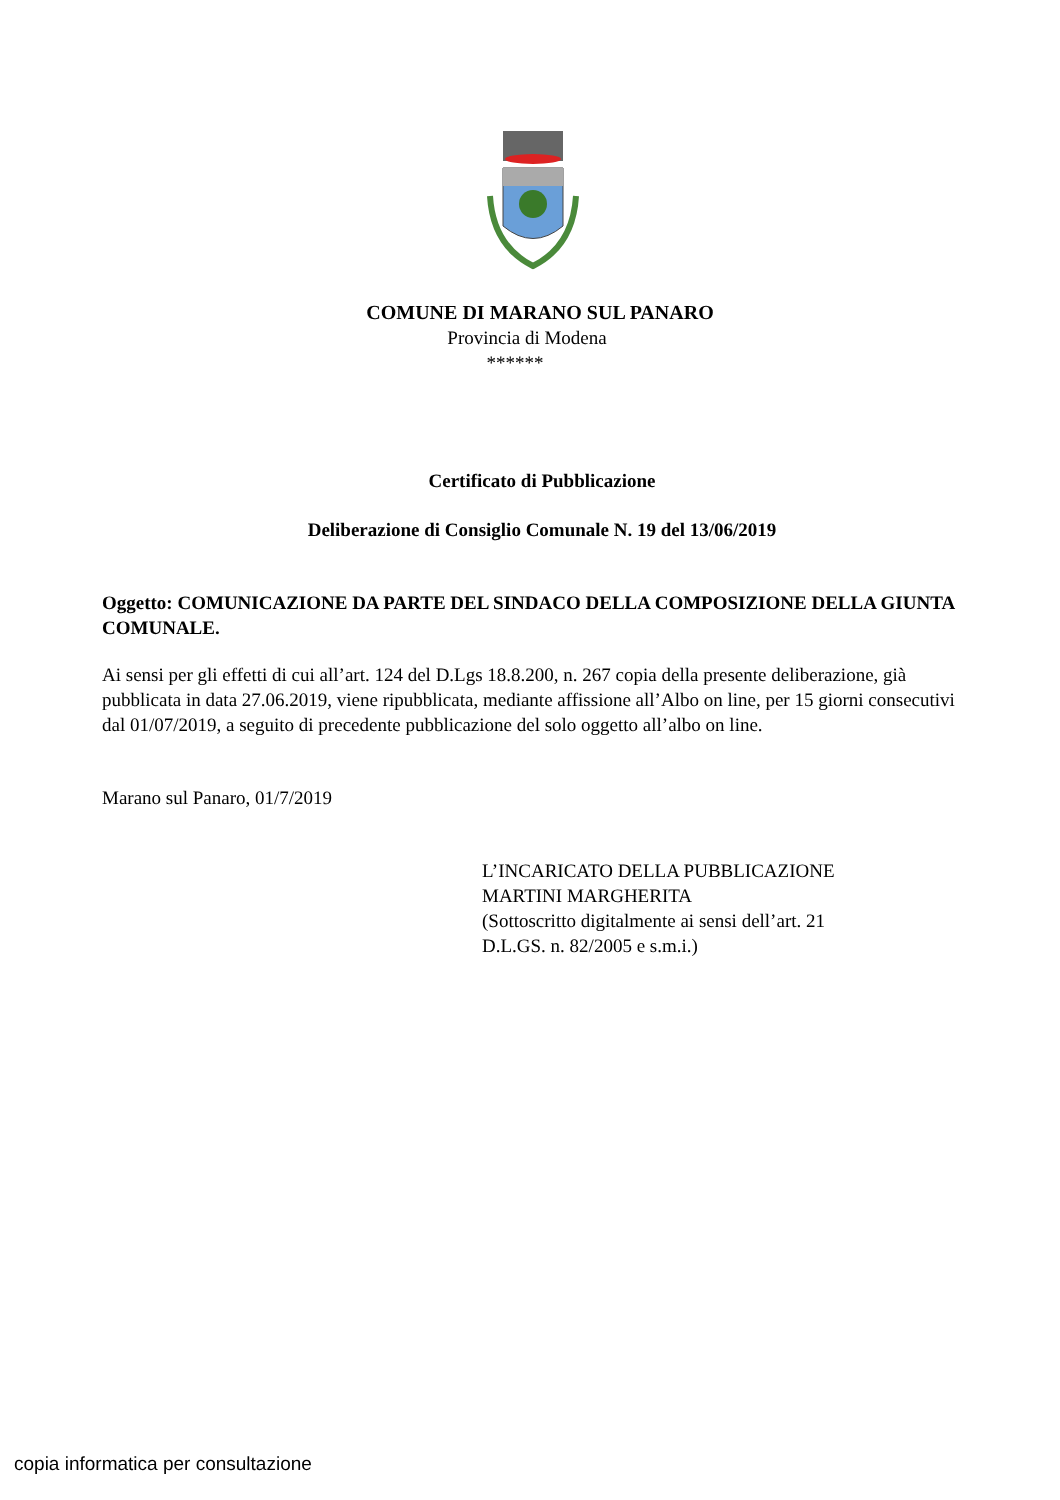COMUNE DI MARANO SUL PANARO
Provincia di Modena
******
Certificato di Pubblicazione
Deliberazione di Consiglio Comunale N. 19 del 13/06/2019
Oggetto: COMUNICAZIONE DA PARTE DEL SINDACO DELLA COMPOSIZIONE DELLA GIUNTA COMUNALE.
Ai sensi per gli effetti di cui all’art. 124 del D.Lgs 18.8.200, n. 267 copia della presente deliberazione, già pubblicata in data 27.06.2019, viene ripubblicata, mediante affissione all’Albo on line, per 15 giorni consecutivi dal 01/07/2019, a seguito di precedente pubblicazione del solo oggetto all’albo on line.
Marano sul Panaro, 01/7/2019
L’INCARICATO DELLA PUBBLICAZIONE
MARTINI MARGHERITA
(Sottoscritto digitalmente ai sensi dell’art. 21
D.L.GS. n. 82/2005 e s.m.i.)
copia informatica per consultazione